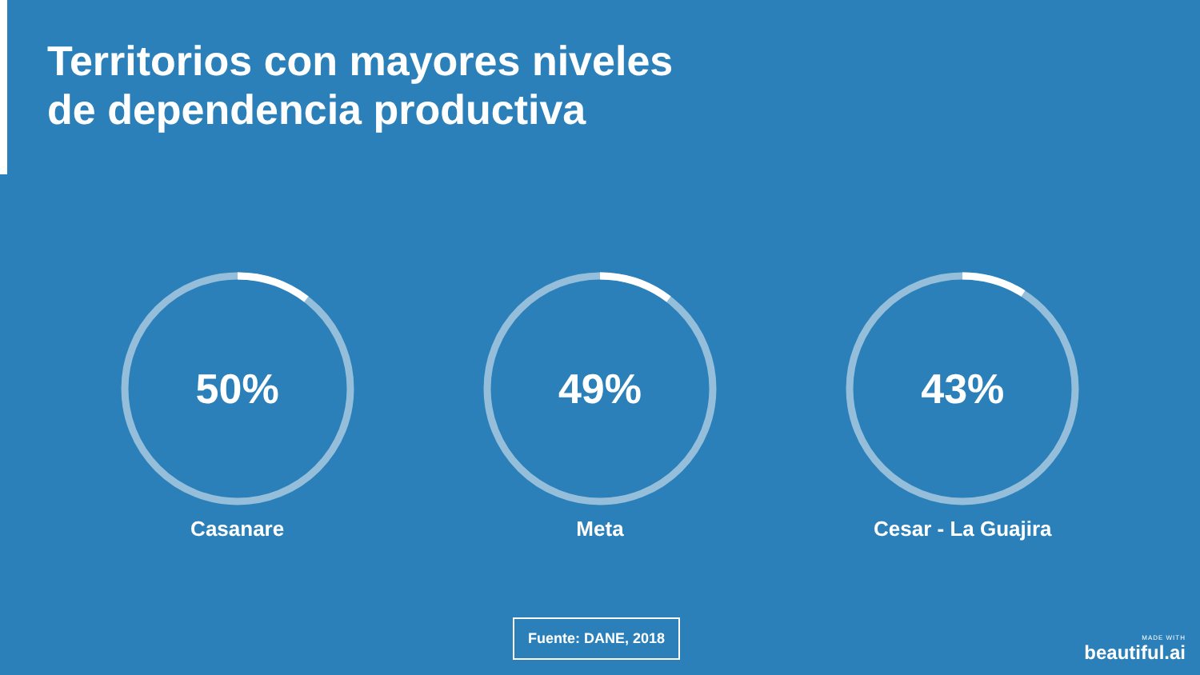Territorios con mayores niveles
de dependencia productiva
50%
Casanare
49%
Meta
43%
Cesar - La Guajira
Fuente: DANE, 2018
MADE WITH
beautiful.ai